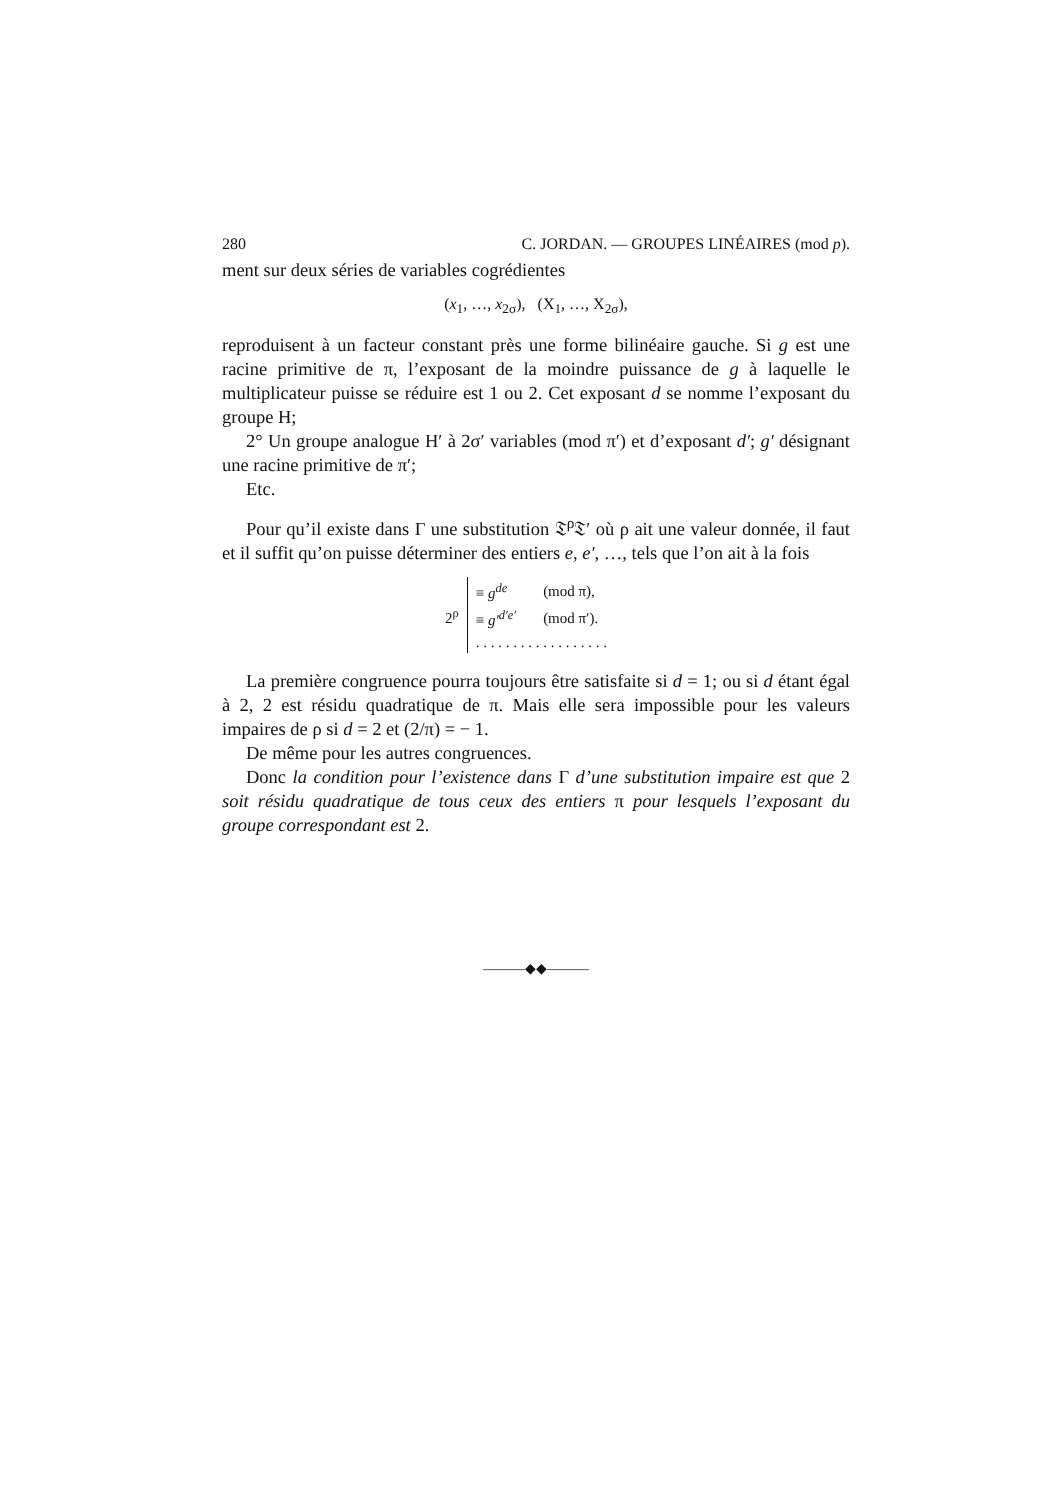280 C. JORDAN. — GROUPES LINÉAIRES (mod p).
ment sur deux séries de variables cogrédientes
(x<sub>1</sub>, …, x<sub>2σ</sub>), (X<sub>1</sub>, …, X<sub>2σ</sub>),
reproduisent à un facteur constant près une forme bilinéaire gauche. Si g est une racine primitive de π, l’exposant de la moindre puissance de g à laquelle le multiplicateur puisse se réduire est 1 ou 2. Cet exposant d se nomme l’exposant du groupe H;
2° Un groupe analogue H′ à 2σ′ variables (mod π′) et d’exposant d′; g′ désignant une racine primitive de π′;
Etc.
Pour qu’il existe dans Γ une substitution 𝔗<sup>ρ</sup>𝔗′ où ρ ait une valeur donnée, il faut et il suffit qu’on puisse déterminer des entiers e, e′, …, tels que l’on ait à la fois
2<sup>ρ</sup>
| ≡ g<sup>de</sup> | (mod π), |
| ≡ g′<sup>d′e′</sup> | (mod π′). |
| . . . . . . . . . . . . . . . . . . | |
La première congruence pourra toujours être satisfaite si d = 1; ou si d étant égal à 2, 2 est résidu quadratique de π. Mais elle sera impossible pour les valeurs impaires de ρ si d = 2 et (2/π) = − 1.
De même pour les autres congruences.
Donc la condition pour l’existence dans Γ d’une substitution impaire est que 2 soit résidu quadratique de tous ceux des entiers π pour lesquels l’exposant du groupe correspondant est 2.
———◆◆———